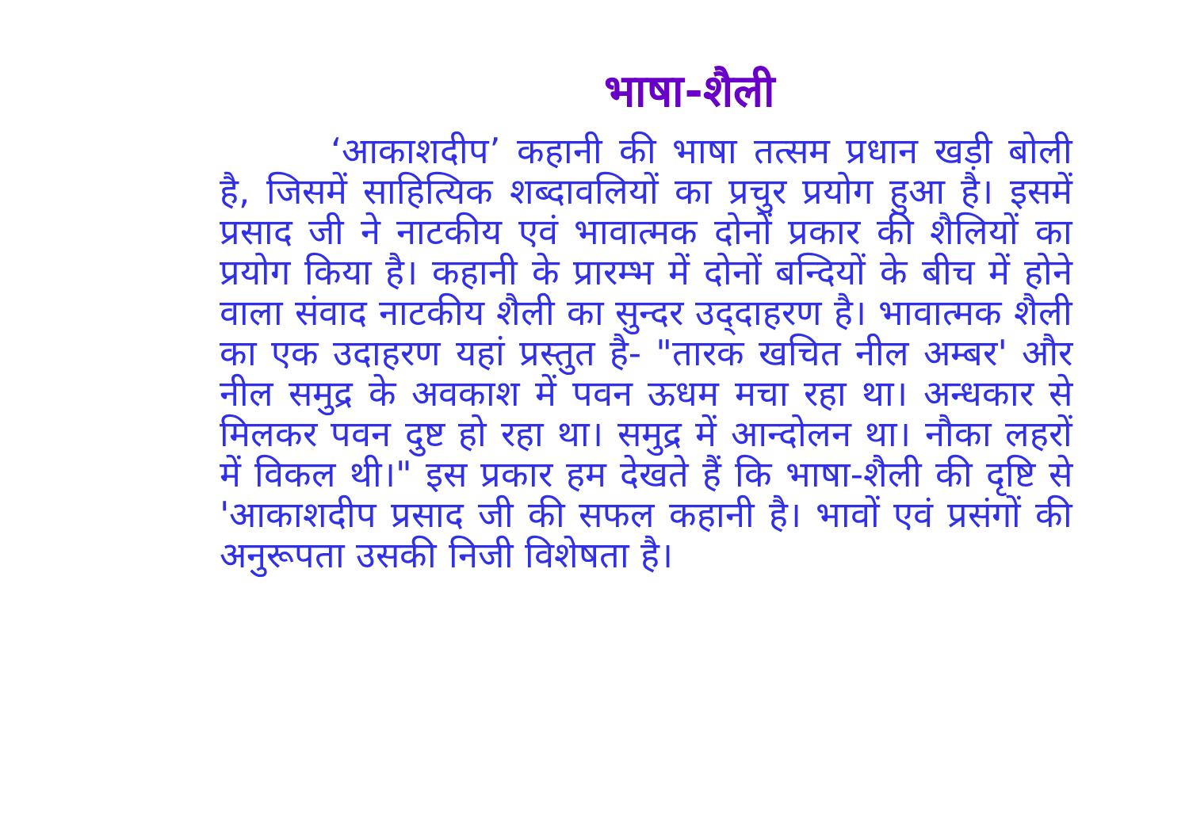भाषा-शैली
‘आकाशदीप’ कहानी की भाषा तत्सम प्रधान खड़ी बोली है, जिसमें साहित्यिक शब्दावलियों का प्रचुर प्रयोग हुआ है। इसमें प्रसाद जी ने नाटकीय एवं भावात्मक दोनों प्रकार की शैलियों का प्रयोग किया है। कहानी के प्रारम्भ में दोनों बन्दियों के बीच में होने वाला संवाद नाटकीय शैली का सुन्दर उद्‌दाहरण है। भावात्मक शैली का एक उदाहरण यहां प्रस्तुत है- "तारक खचित नील अम्बर' और नील समुद्र के अवकाश में पवन ऊधम मचा रहा था। अन्धकार से मिलकर पवन दुष्ट हो रहा था। समुद्र में आन्दोलन था। नौका लहरों में विकल थी।" इस प्रकार हम देखते हैं कि भाषा-शैली की दृष्टि से 'आकाशदीप प्रसाद जी की सफल कहानी है। भावों एवं प्रसंगों की अनुरूपता उसकी निजी विशेषता है।